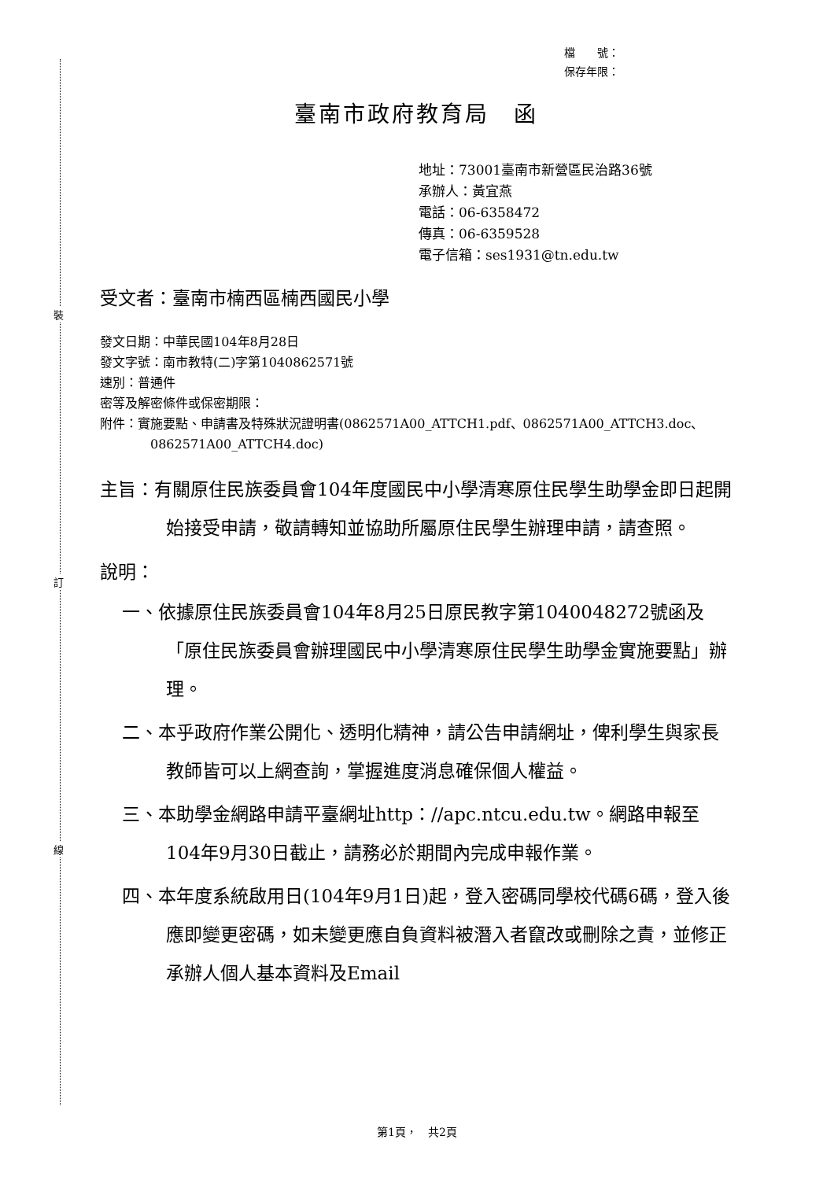裝
訂
線
檔　　號：
保存年限：
臺南市政府教育局　函
地址：73001臺南市新營區民治路36號
承辦人：黃宜燕
電話：06-6358472
傳真：06-6359528
電子信箱：ses1931@tn.edu.tw
受文者：臺南市楠西區楠西國民小學
發文日期：中華民國104年8月28日
發文字號：南市教特(二)字第1040862571號
速別：普通件
密等及解密條件或保密期限：
附件：實施要點、申請書及特殊狀況證明書(0862571A00_ATTCH1.pdf、0862571A00_ATTCH3.doc、0862571A00_ATTCH4.doc)
主旨：有關原住民族委員會104年度國民中小學清寒原住民學生助學金即日起開始接受申請，敬請轉知並協助所屬原住民學生辦理申請，請查照。
說明：
一、依據原住民族委員會104年8月25日原民教字第1040048272號函及「原住民族委員會辦理國民中小學清寒原住民學生助學金實施要點」辦理。
二、本乎政府作業公開化、透明化精神，請公告申請網址，俾利學生與家長教師皆可以上網查詢，掌握進度消息確保個人權益。
三、本助學金網路申請平臺網址http：//apc.ntcu.edu.tw。網路申報至104年9月30日截止，請務必於期間內完成申報作業。
四、本年度系統啟用日(104年9月1日)起，登入密碼同學校代碼6碼，登入後應即變更密碼，如未變更應自負資料被潛入者竄改或刪除之責，並修正承辦人個人基本資料及Email
第1頁，　共2頁